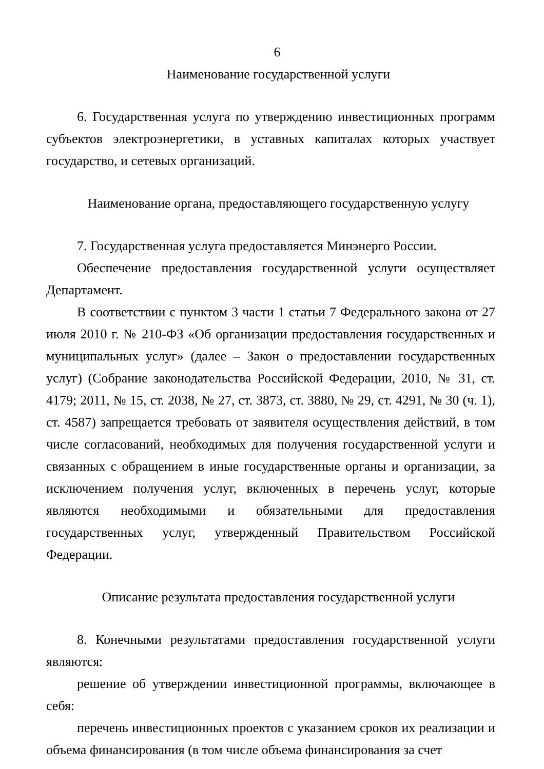6
Наименование государственной услуги
6. Государственная услуга по утверждению инвестиционных программ субъектов электроэнергетики, в уставных капиталах которых участвует государство, и сетевых организаций.
Наименование органа, предоставляющего государственную услугу
7. Государственная услуга предоставляется Минэнерго России.
Обеспечение предоставления государственной услуги осуществляет Департамент.
В соответствии с пунктом 3 части 1 статьи 7 Федерального закона от 27 июля 2010 г. № 210-ФЗ «Об организации предоставления государственных и муниципальных услуг» (далее – Закон о предоставлении государственных услуг) (Собрание законодательства Российской Федерации, 2010, № 31, ст. 4179; 2011, № 15, ст. 2038, № 27, ст. 3873, ст. 3880, № 29, ст. 4291, № 30 (ч. 1), ст. 4587) запрещается требовать от заявителя осуществления действий, в том числе согласований, необходимых для получения государственной услуги и связанных с обращением в иные государственные органы и организации, за исключением получения услуг, включенных в перечень услуг, которые являются необходимыми и обязательными для предоставления государственных услуг, утвержденный Правительством Российской Федерации.
Описание результата предоставления государственной услуги
8. Конечными результатами предоставления государственной услуги являются:
решение об утверждении инвестиционной программы, включающее в себя:
перечень инвестиционных проектов с указанием сроков их реализации и объема финансирования (в том числе объема финансирования за счет